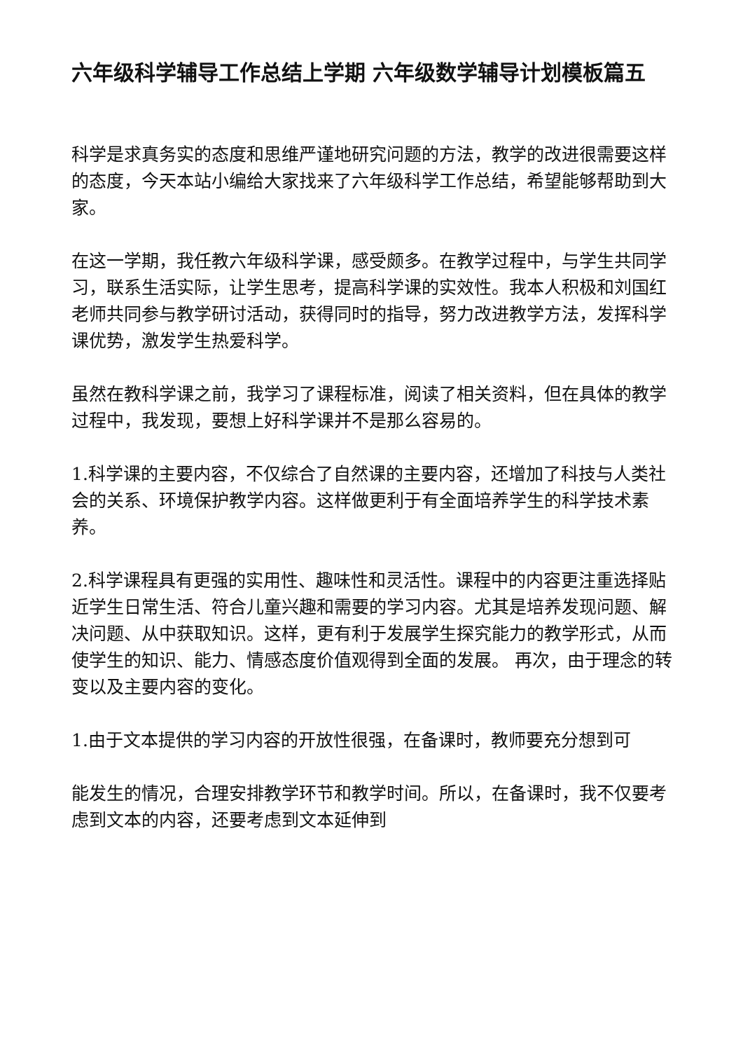六年级科学辅导工作总结上学期 六年级数学辅导计划模板篇五
科学是求真务实的态度和思维严谨地研究问题的方法，教学的改进很需要这样的态度，今天本站小编给大家找来了六年级科学工作总结，希望能够帮助到大家。
在这一学期，我任教六年级科学课，感受颇多。在教学过程中，与学生共同学习，联系生活实际，让学生思考，提高科学课的实效性。我本人积极和刘国红老师共同参与教学研讨活动，获得同时的指导，努力改进教学方法，发挥科学课优势，激发学生热爱科学。
虽然在教科学课之前，我学习了课程标准，阅读了相关资料，但在具体的教学过程中，我发现，要想上好科学课并不是那么容易的。
1.科学课的主要内容，不仅综合了自然课的主要内容，还增加了科技与人类社会的关系、环境保护教学内容。这样做更利于有全面培养学生的科学技术素养。
2.科学课程具有更强的实用性、趣味性和灵活性。课程中的内容更注重选择贴近学生日常生活、符合儿童兴趣和需要的学习内容。尤其是培养发现问题、解决问题、从中获取知识。这样，更有利于发展学生探究能力的教学形式，从而使学生的知识、能力、情感态度价值观得到全面的发展。 再次，由于理念的转变以及主要内容的变化。
1.由于文本提供的学习内容的开放性很强，在备课时，教师要充分想到可
能发生的情况，合理安排教学环节和教学时间。所以，在备课时，我不仅要考虑到文本的内容，还要考虑到文本延伸到